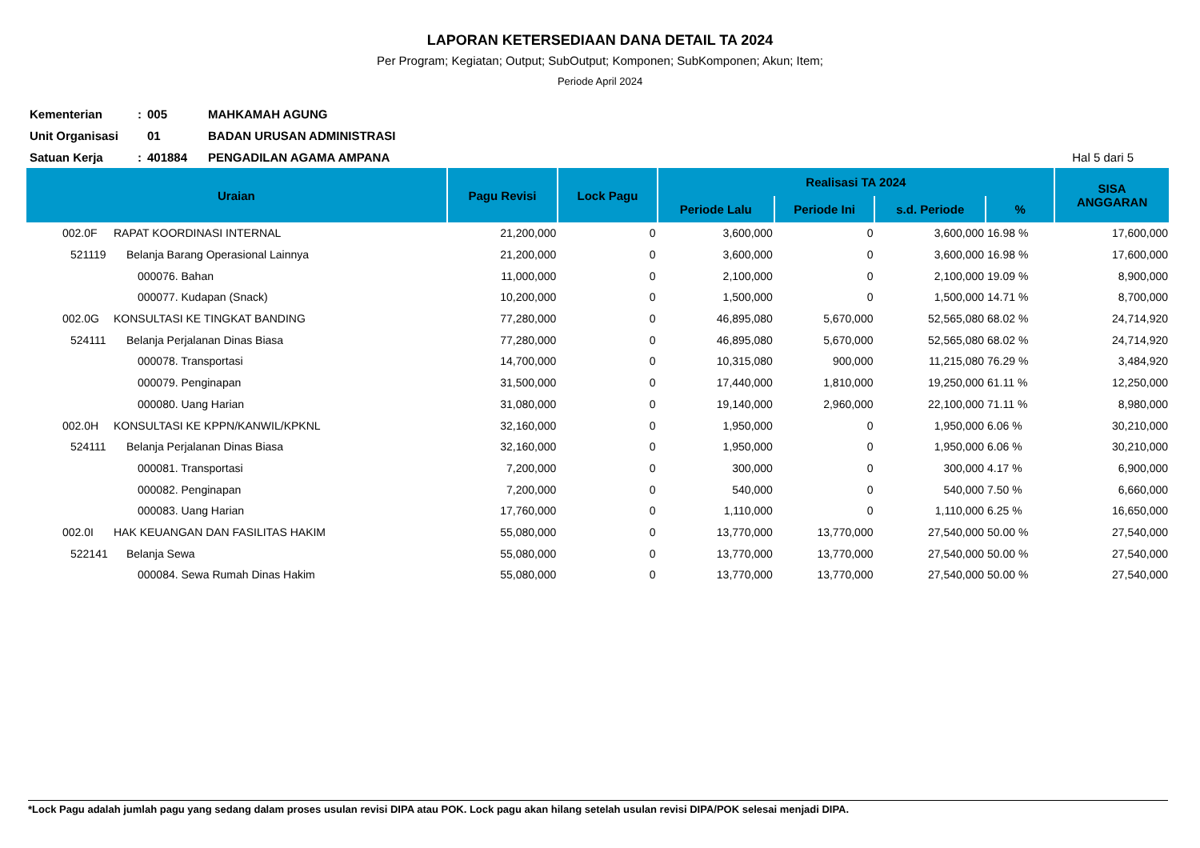LAPORAN KETERSEDIAAN DANA DETAIL TA 2024
Per Program; Kegiatan; Output; SubOutput; Komponen; SubKomponen; Akun; Item;
Periode April 2024
Kementerian: 005 MAHKAMAH AGUNG
Unit Organisasi 01 BADAN URUSAN ADMINISTRASI
Satuan Kerja: 401884 PENGADILAN AGAMA AMPANA Hal 5 dari 5
| Uraian | | Pagu Revisi | Lock Pagu | Realisasi TA 2024 | | | | SISA ANGGARAN |
| --- | --- | --- | --- | --- | --- | --- | --- | --- |
| | | | | Periode Lalu | Periode Ini | s.d. Periode | % | |
| 002.0F | RAPAT KOORDINASI INTERNAL | 21,200,000 | 0 | 3,600,000 | 0 | 3,600,000 | 16.98 % | 17,600,000 |
| 521119 | Belanja Barang Operasional Lainnya | 21,200,000 | 0 | 3,600,000 | 0 | 3,600,000 | 16.98 % | 17,600,000 |
| | 000076. Bahan | 11,000,000 | 0 | 2,100,000 | 0 | 2,100,000 | 19.09 % | 8,900,000 |
| | 000077. Kudapan (Snack) | 10,200,000 | 0 | 1,500,000 | 0 | 1,500,000 | 14.71 % | 8,700,000 |
| 002.0G | KONSULTASI KE TINGKAT BANDING | 77,280,000 | 0 | 46,895,080 | 5,670,000 | 52,565,080 | 68.02 % | 24,714,920 |
| 524111 | Belanja Perjalanan Dinas Biasa | 77,280,000 | 0 | 46,895,080 | 5,670,000 | 52,565,080 | 68.02 % | 24,714,920 |
| | 000078. Transportasi | 14,700,000 | 0 | 10,315,080 | 900,000 | 11,215,080 | 76.29 % | 3,484,920 |
| | 000079. Penginapan | 31,500,000 | 0 | 17,440,000 | 1,810,000 | 19,250,000 | 61.11 % | 12,250,000 |
| | 000080. Uang Harian | 31,080,000 | 0 | 19,140,000 | 2,960,000 | 22,100,000 | 71.11 % | 8,980,000 |
| 002.0H | KONSULTASI KE KPPN/KANWIL/KPKNL | 32,160,000 | 0 | 1,950,000 | 0 | 1,950,000 | 6.06 % | 30,210,000 |
| 524111 | Belanja Perjalanan Dinas Biasa | 32,160,000 | 0 | 1,950,000 | 0 | 1,950,000 | 6.06 % | 30,210,000 |
| | 000081. Transportasi | 7,200,000 | 0 | 300,000 | 0 | 300,000 | 4.17 % | 6,900,000 |
| | 000082. Penginapan | 7,200,000 | 0 | 540,000 | 0 | 540,000 | 7.50 % | 6,660,000 |
| | 000083. Uang Harian | 17,760,000 | 0 | 1,110,000 | 0 | 1,110,000 | 6.25 % | 16,650,000 |
| 002.0I | HAK KEUANGAN DAN FASILITAS HAKIM | 55,080,000 | 0 | 13,770,000 | 13,770,000 | 27,540,000 | 50.00 % | 27,540,000 |
| 522141 | Belanja Sewa | 55,080,000 | 0 | 13,770,000 | 13,770,000 | 27,540,000 | 50.00 % | 27,540,000 |
| | 000084. Sewa Rumah Dinas Hakim | 55,080,000 | 0 | 13,770,000 | 13,770,000 | 27,540,000 | 50.00 % | 27,540,000 |
*Lock Pagu adalah jumlah pagu yang sedang dalam proses usulan revisi DIPA atau POK. Lock pagu akan hilang setelah usulan revisi DIPA/POK selesai menjadi DIPA.